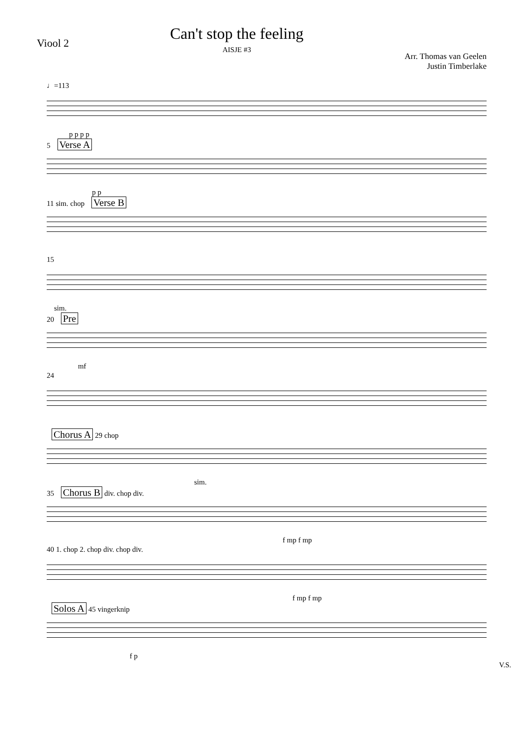Viool 2
Can't stop the feeling
AISJE #3
Arr. Thomas van Geelen
Justin Timberlake
♩=113
p p p p
5 Verse A
p p
11 sim. chop Verse B
15
sim.
20 Pre
mf
24
Chorus A 29 chop
sim.
35 Chorus B div. chop div.
f mp f mp
40 1. chop 2. chop div. chop div.
f mp f mp
Solos A 45 vingerknip
f p
V.S.